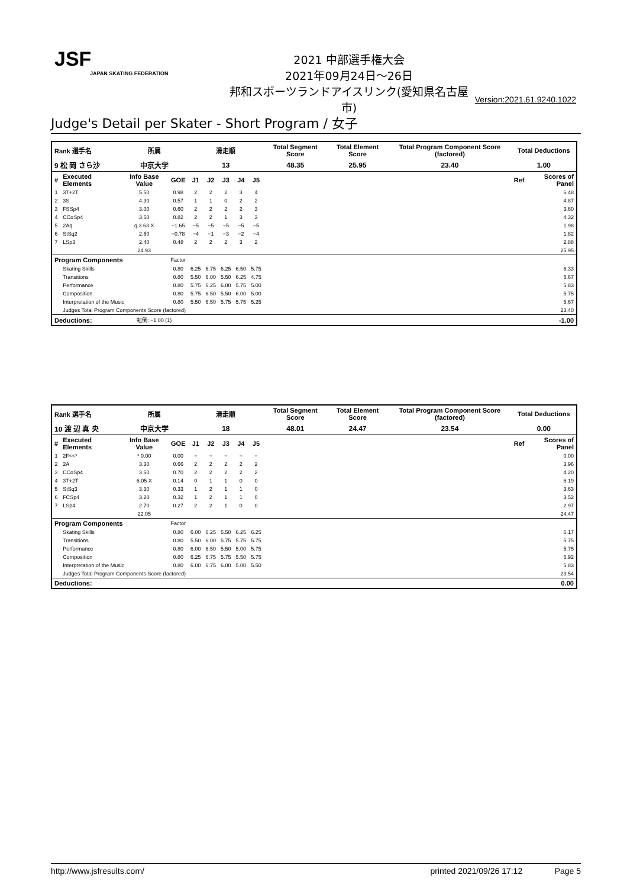JSF
JAPAN SKATING FEDERATION
2021 中部選手権大会
2021年09月24日～26日
邦和スポーツランドアイスリンク(愛知県名古屋市)
Version:2021.61.9240.1022
Judge's Detail per Skater - Short Program / 女子
| Rank 選手名 | | 所属 | | 滑走順 | | | | | Total Segment Score | | Total Element Score | Total Program Component Score (factored) | Total Deductions | |
| --- | --- | --- | --- | --- | --- | --- | --- | --- | --- | --- | --- | --- | --- | --- |
| 9 松 岡 さら沙 | | 中京大学 | | 13 | | | | | 48.35 | | 25.95 | 23.40 | 1.00 | |
| # | Executed Elements | Info Base Value | GOE | J1 | J2 | J3 | J4 | J5 | | | | | Ref | Scores of Panel |
| 1 | 3T+2T | 5.50 | 0.98 | 2 | 2 | 2 | 3 | 4 | | | | | | 6.48 |
| 2 | 3S | 4.30 | 0.57 | 1 | 1 | 0 | 2 | 2 | | | | | | 4.87 |
| 3 | FSSp4 | 3.00 | 0.60 | 2 | 2 | 2 | 2 | 3 | | | | | | 3.60 |
| 4 | CCoSp4 | 3.50 | 0.82 | 2 | 2 | 1 | 3 | 3 | | | | | | 4.32 |
| 5 | 2Aq | q 3.63 X | −1.65 | −5 | −5 | −5 | −5 | −5 | | | | | | 1.98 |
| 6 | StSq2 | 2.60 | −0.78 | −4 | −1 | −3 | −2 | −4 | | | | | | 1.82 |
| 7 | LSp3 | 2.40 | 0.48 | 2 | 2 | 2 | 3 | 2 | | | | | | 2.88 |
| | | 24.93 | | | | | | | | | | | | 25.95 |
| Program Components | | | Factor | | | | | | | | | | | |
| | Skating Skills | | 0.80 | 6.25 | 6.75 | 6.25 | 6.50 | 5.75 | | | | | | 6.33 |
| | Transitions | | 0.80 | 5.50 | 6.00 | 5.50 | 6.25 | 4.75 | | | | | | 5.67 |
| | Performance | | 0.80 | 5.75 | 6.25 | 6.00 | 5.75 | 5.00 | | | | | | 5.83 |
| | Composition | | 0.80 | 5.75 | 6.50 | 5.50 | 6.00 | 5.00 | | | | | | 5.75 |
| | Interpretation of the Music | | 0.80 | 5.50 | 6.50 | 5.75 | 5.75 | 5.25 | | | | | | 5.67 |
| | Judges Total Program Components Score (factored) | | | | | | | | | | | | | 23.40 |
| Deductions: | | 転倒: −1.00 (1) | | | | | | | | | | | | -1.00 |
| Rank 選手名 | | 所属 | | 滑走順 | | | | | Total Segment Score | | Total Element Score | Total Program Component Score (factored) | Total Deductions | |
| --- | --- | --- | --- | --- | --- | --- | --- | --- | --- | --- | --- | --- | --- | --- |
| 10 渡 辺 真 央 | | 中京大学 | | 18 | | | | | 48.01 | | 24.47 | 23.54 | 0.00 | |
| # | Executed Elements | Info Base Value | GOE | J1 | J2 | J3 | J4 | J5 | | | | | Ref | Scores of Panel |
| 1 | 2F<<* | * 0.00 | 0.00 | − | − | − | − | − | | | | | | 0.00 |
| 2 | 2A | 3.30 | 0.66 | 2 | 2 | 2 | 2 | 2 | | | | | | 3.96 |
| 3 | CCoSp4 | 3.50 | 0.70 | 2 | 2 | 2 | 2 | 2 | | | | | | 4.20 |
| 4 | 3T+2T | 6.05 X | 0.14 | 0 | 1 | 1 | 0 | 0 | | | | | | 6.19 |
| 5 | StSq3 | 3.30 | 0.33 | 1 | 2 | 1 | 1 | 0 | | | | | | 3.63 |
| 6 | FCSp4 | 3.20 | 0.32 | 1 | 2 | 1 | 1 | 0 | | | | | | 3.52 |
| 7 | LSp4 | 2.70 | 0.27 | 2 | 2 | 1 | 0 | 0 | | | | | | 2.97 |
| | | 22.05 | | | | | | | | | | | | 24.47 |
| Program Components | | | Factor | | | | | | | | | | | |
| | Skating Skills | | 0.80 | 6.00 | 6.25 | 5.50 | 6.25 | 6.25 | | | | | | 6.17 |
| | Transitions | | 0.80 | 5.50 | 6.00 | 5.75 | 5.75 | 5.75 | | | | | | 5.75 |
| | Performance | | 0.80 | 6.00 | 6.50 | 5.50 | 5.00 | 5.75 | | | | | | 5.75 |
| | Composition | | 0.80 | 6.25 | 6.75 | 5.75 | 5.50 | 5.75 | | | | | | 5.92 |
| | Interpretation of the Music | | 0.80 | 6.00 | 6.75 | 6.00 | 5.00 | 5.50 | | | | | | 5.83 |
| | Judges Total Program Components Score (factored) | | | | | | | | | | | | | 23.54 |
| Deductions: | | | | | | | | | | | | | | 0.00 |
http://www.jsfresults.com/ printed 2021/09/26 17:12 Page 5